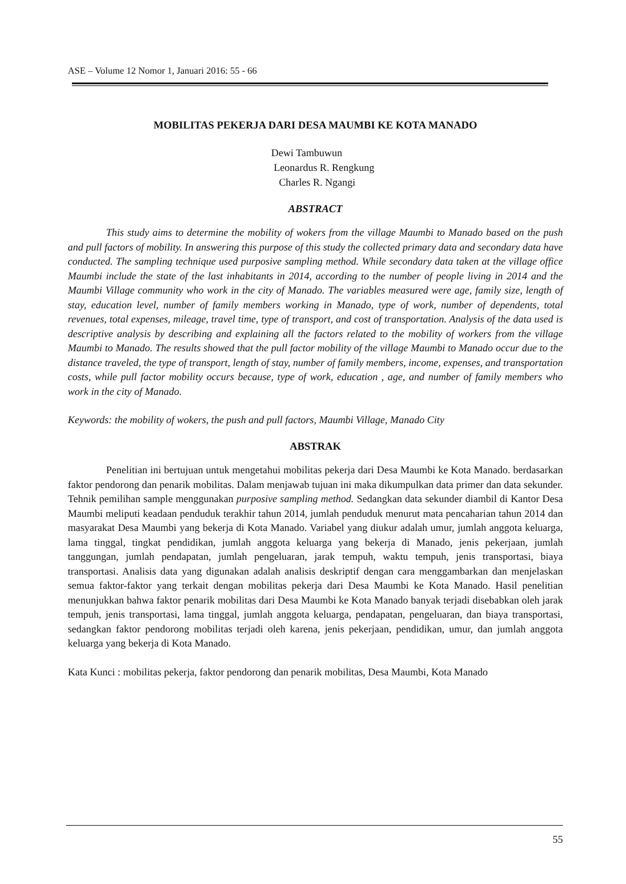ASE – Volume 12 Nomor 1, Januari 2016: 55 - 66
MOBILITAS PEKERJA DARI DESA MAUMBI KE KOTA MANADO
Dewi Tambuwun
Leonardus R. Rengkung
Charles R. Ngangi
ABSTRACT
This study aims to determine the mobility of wokers from the village Maumbi to Manado based on the push and pull factors of mobility. In answering this purpose of this study the collected primary data and secondary data have conducted. The sampling technique used purposive sampling method. While secondary data taken at the village office Maumbi include the state of the last inhabitants in 2014, according to the number of people living in 2014 and the Maumbi Village community who work in the city of Manado. The variables measured were age, family size, length of stay, education level, number of family members working in Manado, type of work, number of dependents, total revenues, total expenses, mileage, travel time, type of transport, and cost of transportation. Analysis of the data used is descriptive analysis by describing and explaining all the factors related to the mobility of workers from the village Maumbi to Manado. The results showed that the pull factor mobility of the village Maumbi to Manado occur due to the distance traveled, the type of transport, length of stay, number of family members, income, expenses, and transportation costs, while pull factor mobility occurs because, type of work, education , age, and number of family members who work in the city of Manado.
Keywords: the mobility of wokers, the push and pull factors, Maumbi Village, Manado City
ABSTRAK
Penelitian ini bertujuan untuk mengetahui mobilitas pekerja dari Desa Maumbi ke Kota Manado. berdasarkan faktor pendorong dan penarik mobilitas. Dalam menjawab tujuan ini maka dikumpulkan data primer dan data sekunder. Tehnik pemilihan sample menggunakan purposive sampling method. Sedangkan data sekunder diambil di Kantor Desa Maumbi meliputi keadaan penduduk terakhir tahun 2014, jumlah penduduk menurut mata pencaharian tahun 2014 dan masyarakat Desa Maumbi yang bekerja di Kota Manado. Variabel yang diukur adalah umur, jumlah anggota keluarga, lama tinggal, tingkat pendidikan, jumlah anggota keluarga yang bekerja di Manado, jenis pekerjaan, jumlah tanggungan, jumlah pendapatan, jumlah pengeluaran, jarak tempuh, waktu tempuh, jenis transportasi, biaya transportasi. Analisis data yang digunakan adalah analisis deskriptif dengan cara menggambarkan dan menjelaskan semua faktor-faktor yang terkait dengan mobilitas pekerja dari Desa Maumbi ke Kota Manado. Hasil penelitian menunjukkan bahwa faktor penarik mobilitas dari Desa Maumbi ke Kota Manado banyak terjadi disebabkan oleh jarak tempuh, jenis transportasi, lama tinggal, jumlah anggota keluarga, pendapatan, pengeluaran, dan biaya transportasi, sedangkan faktor pendorong mobilitas terjadi oleh karena, jenis pekerjaan, pendidikan, umur, dan jumlah anggota keluarga yang bekerja di Kota Manado.
Kata Kunci : mobilitas pekerja, faktor pendorong dan penarik mobilitas, Desa Maumbi, Kota Manado
55